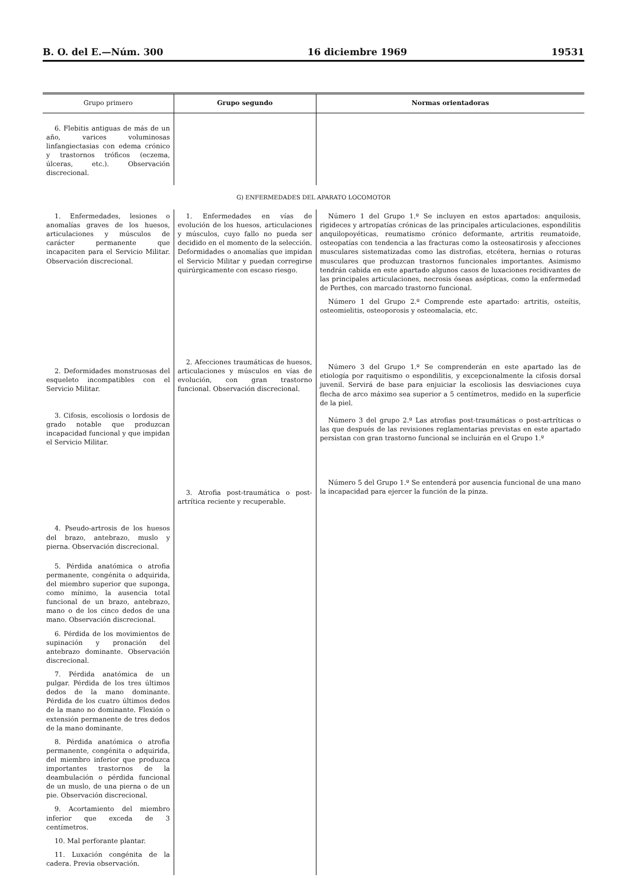B. O. del E.—Núm. 300 16 diciembre 1969 19531
| Grupo primero | Grupo segundo | Normas orientadoras |
| --- | --- | --- |
| 6. Flebitis antiguas de más de un año, varices voluminosas linfangiectasias con edema crónico y trastornos tróficos (eczema, úlceras, etc.). Observación discrecional. | | |
| G) ENFERMEDADES DEL APARATO LOCOMOTOR | | |
| 1. Enfermedades, lesiones o anomalías graves de los huesos, articulaciones y músculos de carácter permanente que incapaciten para el Servicio Militar. Observación discrecional. 2. Deformidades monstruosas del esqueleto incompatibles con el Servicio Militar. 3. Cifosis, escoliosis o lordosis de grado notable que produzcan incapacidad funcional y que impidan el Servicio Militar. 4. Pseudo-artrosis de los huesos del brazo, antebrazo, muslo y pierna. Observación discrecional. 5. Pérdida anatómica o atrofia permanente, congénita o adquirida, del miembro superior que suponga, como mínimo, la ausencia total funcional de un brazo, antebrazo, mano o de los cinco dedos de una mano. Observación discrecional. 6. Pérdida de los movimientos de supinación y pronación del antebrazo dominante. Observación discrecional. 7. Pérdida anatómica de un pulgar. Pérdida de los tres últimos dedos de la mano dominante. Pérdida de los cuatro últimos dedos de la mano no dominante. Flexión o extensión permanente de tres dedos de la mano dominante. 8. Pérdida anatómica o atrofia permanente, congénita o adquirida, del miembro inferior que produzca importantes trastornos de la deambulación o pérdida funcional de un muslo, de una pierna o de un pie. Observación discrecional. 9. Acortamiento del miembro inferior que exceda de 3 centímetros. 10. Mal perforante plantar. 11. Luxación congénita de la cadera. Previa observación. | 1. Enfermedades en vías de evolución de los huesos, articulaciones y músculos, cuyo fallo no pueda ser decidido en el momento de la selección. Deformidades o anomalías que impidan el Servicio Militar y puedan corregirse quirúrgicamente con escaso riesgo. 2. Afecciones traumáticas de huesos, articulaciones y músculos en vías de evolución, con gran trastorno funcional. Observación discrecional. 3. Atrofia post-traumática o post-artrítica reciente y recuperable. | Número 1 del Grupo 1.º Se incluyen en estos apartados: anquilosis, rigideces y artropatías crónicas de las principales articulaciones, espondilitis anquilopoyéticas, reumatismo crónico deformante, artritis reumatoide, osteopatías con tendencia a las fracturas como la osteosatirosis y afecciones musculares sistematizadas como las distrofias, etcétera, hernias o roturas musculares que produzcan trastornos funcionales importantes. Asimismo tendrán cabida en este apartado algunos casos de luxaciones recidivantes de las principales articulaciones, necrosis óseas asépticas, como la enfermedad de Perthes, con marcado trastorno funcional. Número 1 del Grupo 2.º Comprende este apartado: artritis, osteítis, osteomielitis, osteoporosis y osteomalacia, etc. Número 3 del Grupo 1.º Se comprenderán en este apartado las de etiología por raquitismo o espondilitis, y excepcionalmente la cifosis dorsal juvenil. Servirá de base para enjuiciar la escoliosis las desviaciones cuya flecha de arco máximo sea superior a 5 centímetros, medido en la superficie de la piel. Número 3 del grupo 2.º Las atrofias post-traumáticas o post-artríticas o las que después de las revisiones reglamentarias previstas en este apartado persistan con gran trastorno funcional se incluirán en el Grupo 1.º Número 5 del Grupo 1.º Se entenderá por ausencia funcional de una mano la incapacidad para ejercer la función de la pinza. |